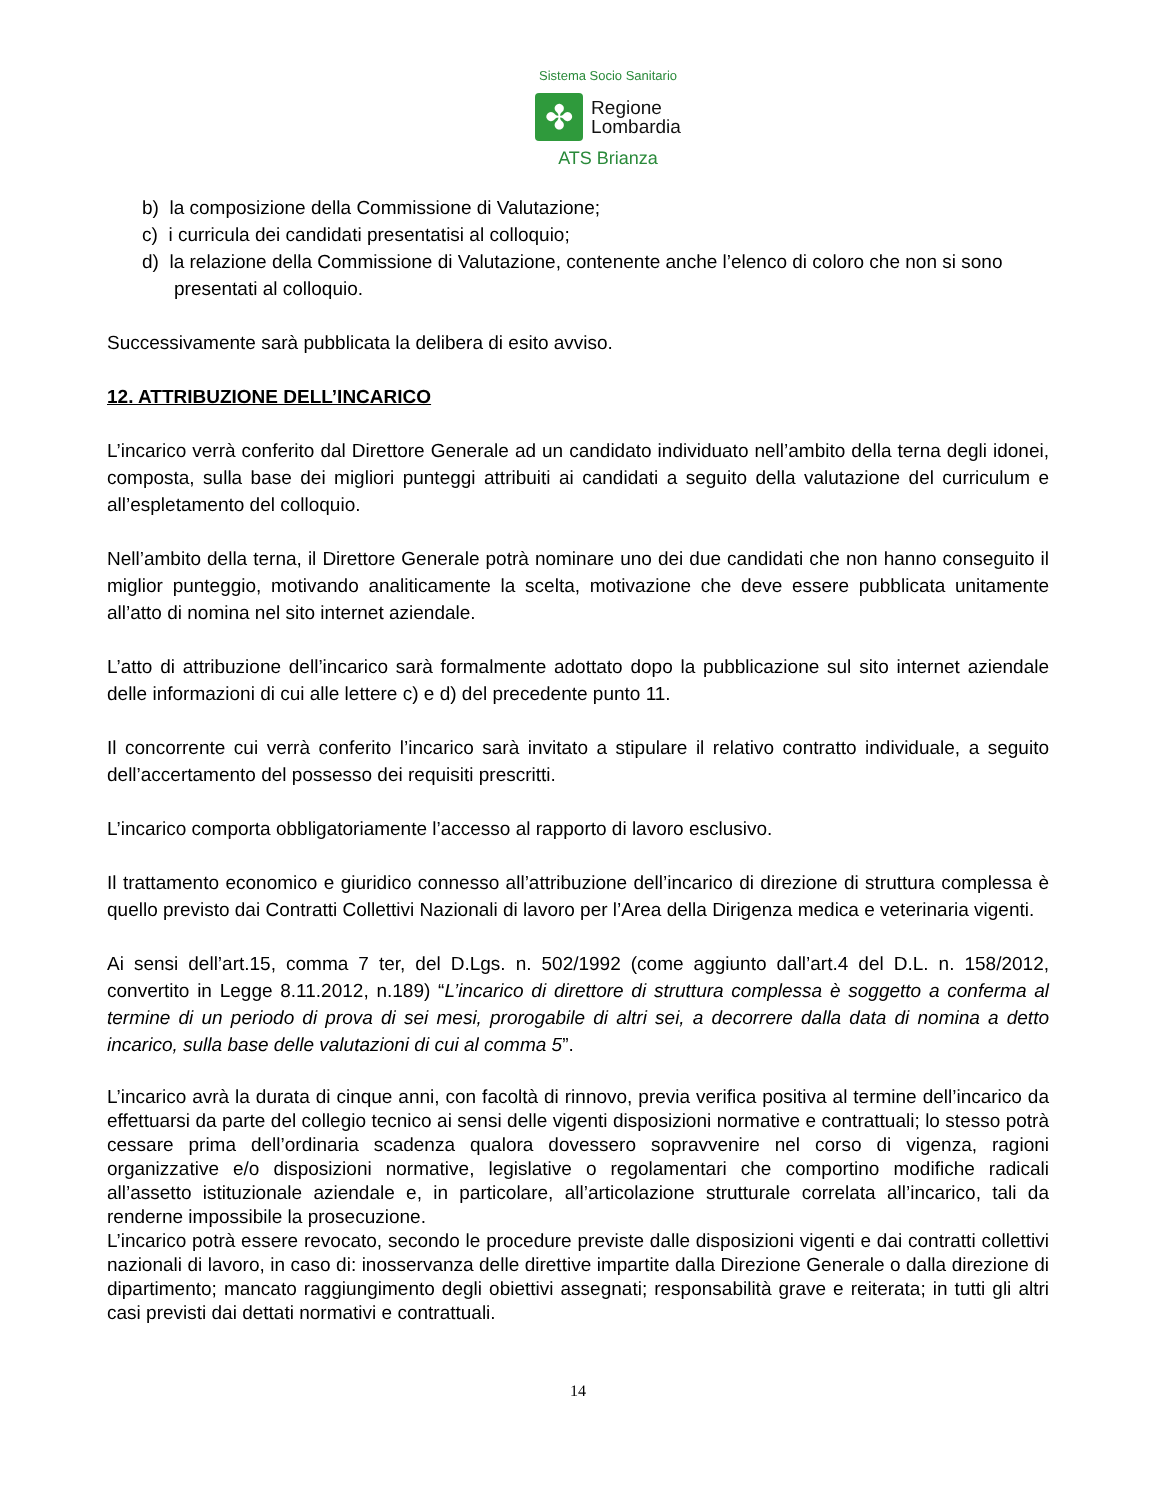Sistema Socio Sanitario
✤
Regione
Lombardia
ATS Brianza
b) la composizione della Commissione di Valutazione;
c) i curricula dei candidati presentatisi al colloquio;
d) la relazione della Commissione di Valutazione, contenente anche l’elenco di coloro che non si sono presentati al colloquio.
Successivamente sarà pubblicata la delibera di esito avviso.
12. ATTRIBUZIONE DELL’INCARICO
L’incarico verrà conferito dal Direttore Generale ad un candidato individuato nell’ambito della terna degli idonei, composta, sulla base dei migliori punteggi attribuiti ai candidati a seguito della valutazione del curriculum e all’espletamento del colloquio.
Nell’ambito della terna, il Direttore Generale potrà nominare uno dei due candidati che non hanno conseguito il miglior punteggio, motivando analiticamente la scelta, motivazione che deve essere pubblicata unitamente all’atto di nomina nel sito internet aziendale.
L’atto di attribuzione dell’incarico sarà formalmente adottato dopo la pubblicazione sul sito internet aziendale delle informazioni di cui alle lettere c) e d) del precedente punto 11.
Il concorrente cui verrà conferito l’incarico sarà invitato a stipulare il relativo contratto individuale, a seguito dell’accertamento del possesso dei requisiti prescritti.
L’incarico comporta obbligatoriamente l’accesso al rapporto di lavoro esclusivo.
Il trattamento economico e giuridico connesso all’attribuzione dell’incarico di direzione di struttura complessa è quello previsto dai Contratti Collettivi Nazionali di lavoro per l’Area della Dirigenza medica e veterinaria vigenti.
Ai sensi dell’art.15, comma 7 ter, del D.Lgs. n. 502/1992 (come aggiunto dall’art.4 del D.L. n. 158/2012, convertito in Legge 8.11.2012, n.189) “L’incarico di direttore di struttura complessa è soggetto a conferma al termine di un periodo di prova di sei mesi, prorogabile di altri sei, a decorrere dalla data di nomina a detto incarico, sulla base delle valutazioni di cui al comma 5”.
L’incarico avrà la durata di cinque anni, con facoltà di rinnovo, previa verifica positiva al termine dell’incarico da effettuarsi da parte del collegio tecnico ai sensi delle vigenti disposizioni normative e contrattuali; lo stesso potrà cessare prima dell’ordinaria scadenza qualora dovessero sopravvenire nel corso di vigenza, ragioni organizzative e/o disposizioni normative, legislative o regolamentari che comportino modifiche radicali all’assetto istituzionale aziendale e, in particolare, all’articolazione strutturale correlata all’incarico, tali da renderne impossibile la prosecuzione.
L’incarico potrà essere revocato, secondo le procedure previste dalle disposizioni vigenti e dai contratti collettivi nazionali di lavoro, in caso di: inosservanza delle direttive impartite dalla Direzione Generale o dalla direzione di dipartimento; mancato raggiungimento degli obiettivi assegnati; responsabilità grave e reiterata; in tutti gli altri casi previsti dai dettati normativi e contrattuali.
14